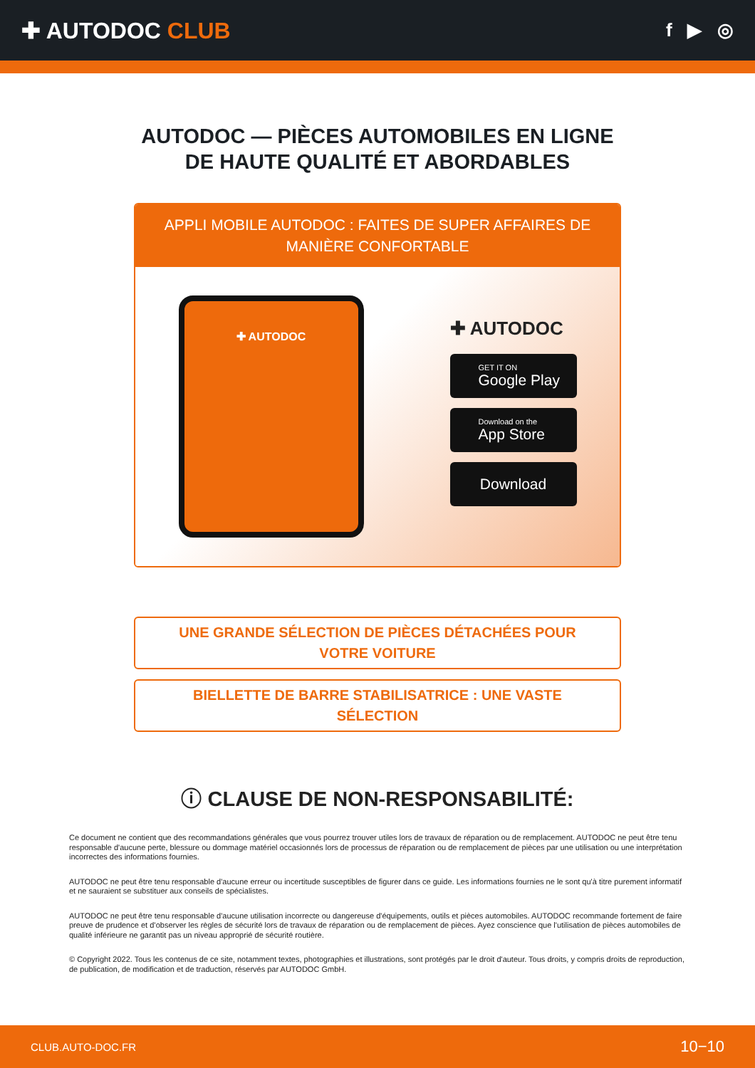✚ AUTODOC CLUB
f ▶ ◎
AUTODOC — PIÈCES AUTOMOBILES EN LIGNE DE HAUTE QUALITÉ ET ABORDABLES
APPLI MOBILE AUTODOC : FAITES DE SUPER AFFAIRES DE MANIÈRE CONFORTABLE
✚ AUTODOC
✚ AUTODOC
GET IT ON
Google Play
Download on the
App Store
Download
UNE GRANDE SÉLECTION DE PIÈCES DÉTACHÉES POUR VOTRE VOITURE
BIELLETTE DE BARRE STABILISATRICE : UNE VASTE SÉLECTION
ⓘ CLAUSE DE NON-RESPONSABILITÉ:
Ce document ne contient que des recommandations générales que vous pourrez trouver utiles lors de travaux de réparation ou de remplacement. AUTODOC ne peut être tenu responsable d'aucune perte, blessure ou dommage matériel occasionnés lors de processus de réparation ou de remplacement de pièces par une utilisation ou une interprétation incorrectes des informations fournies.
AUTODOC ne peut être tenu responsable d'aucune erreur ou incertitude susceptibles de figurer dans ce guide. Les informations fournies ne le sont qu'à titre purement informatif et ne sauraient se substituer aux conseils de spécialistes.
AUTODOC ne peut être tenu responsable d'aucune utilisation incorrecte ou dangereuse d'équipements, outils et pièces automobiles. AUTODOC recommande fortement de faire preuve de prudence et d’observer les règles de sécurité lors de travaux de réparation ou de remplacement de pièces. Ayez conscience que l'utilisation de pièces automobiles de qualité inférieure ne garantit pas un niveau approprié de sécurité routière.
© Copyright 2022. Tous les contenus de ce site, notamment textes, photographies et illustrations, sont protégés par le droit d'auteur. Tous droits, y compris droits de reproduction, de publication, de modification et de traduction, réservés par AUTODOC GmbH.
CLUB.AUTO-DOC.FR 10−10